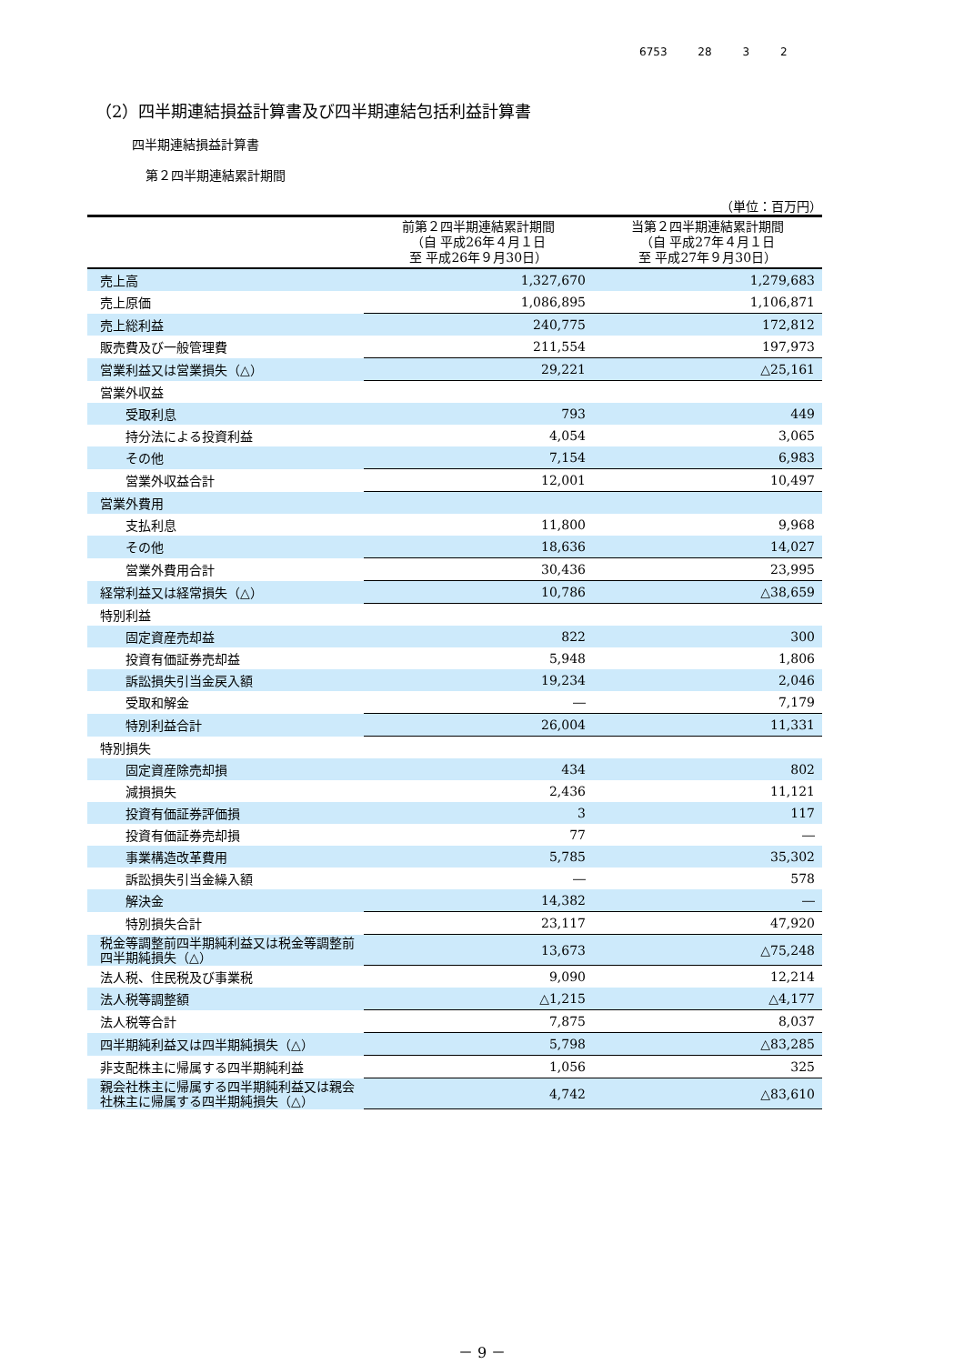6753 28 3 2
（2）四半期連結損益計算書及び四半期連結包括利益計算書
四半期連結損益計算書
第２四半期連結累計期間
（単位：百万円）
| | 前第２四半期連結累計期間 （自 平成26年４月１日 至 平成26年９月30日） | 当第２四半期連結累計期間 （自 平成27年４月１日 至 平成27年９月30日） |
| --- | --- | --- |
| 売上高 | 1,327,670 | 1,279,683 |
| 売上原価 | 1,086,895 | 1,106,871 |
| 売上総利益 | 240,775 | 172,812 |
| 販売費及び一般管理費 | 211,554 | 197,973 |
| 営業利益又は営業損失（△） | 29,221 | △25,161 |
| 営業外収益 | | |
| 受取利息 | 793 | 449 |
| 持分法による投資利益 | 4,054 | 3,065 |
| その他 | 7,154 | 6,983 |
| 営業外収益合計 | 12,001 | 10,497 |
| 営業外費用 | | |
| 支払利息 | 11,800 | 9,968 |
| その他 | 18,636 | 14,027 |
| 営業外費用合計 | 30,436 | 23,995 |
| 経常利益又は経常損失（△） | 10,786 | △38,659 |
| 特別利益 | | |
| 固定資産売却益 | 822 | 300 |
| 投資有価証券売却益 | 5,948 | 1,806 |
| 訴訟損失引当金戻入額 | 19,234 | 2,046 |
| 受取和解金 | ― | 7,179 |
| 特別利益合計 | 26,004 | 11,331 |
| 特別損失 | | |
| 固定資産除売却損 | 434 | 802 |
| 減損損失 | 2,436 | 11,121 |
| 投資有価証券評価損 | 3 | 117 |
| 投資有価証券売却損 | 77 | ― |
| 事業構造改革費用 | 5,785 | 35,302 |
| 訴訟損失引当金繰入額 | ― | 578 |
| 解決金 | 14,382 | ― |
| 特別損失合計 | 23,117 | 47,920 |
| 税金等調整前四半期純利益又は税金等調整前四半期純損失（△） | 13,673 | △75,248 |
| 法人税、住民税及び事業税 | 9,090 | 12,214 |
| 法人税等調整額 | △1,215 | △4,177 |
| 法人税等合計 | 7,875 | 8,037 |
| 四半期純利益又は四半期純損失（△） | 5,798 | △83,285 |
| 非支配株主に帰属する四半期純利益 | 1,056 | 325 |
| 親会社株主に帰属する四半期純利益又は親会社株主に帰属する四半期純損失（△） | 4,742 | △83,610 |
－ 9 －